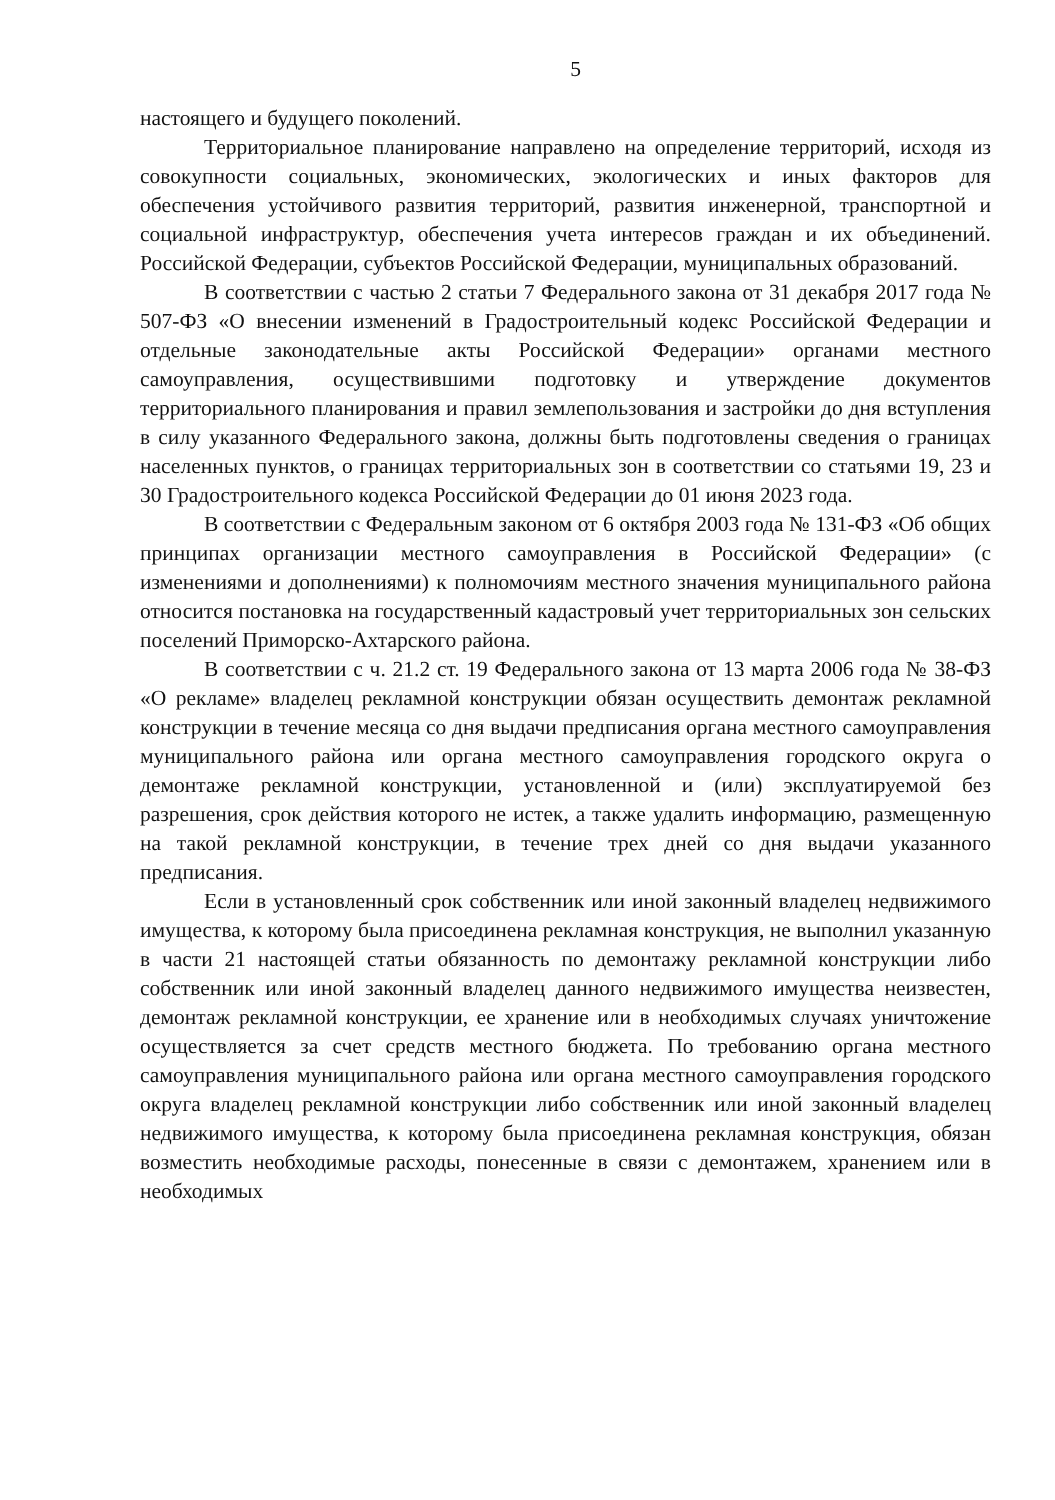5
настоящего и будущего поколений.
Территориальное планирование направлено на определение территорий, исходя из совокупности социальных, экономических, экологических и иных факторов для обеспечения устойчивого развития территорий, развития инженерной, транспортной и социальной инфраструктур, обеспечения учета интересов граждан и их объединений. Российской Федерации, субъектов Российской Федерации, муниципальных образований.
В соответствии с частью 2 статьи 7 Федерального закона от 31 декабря 2017 года № 507-ФЗ «О внесении изменений в Градостроительный кодекс Российской Федерации и отдельные законодательные акты Российской Федерации» органами местного самоуправления, осуществившими подготовку и утверждение документов территориального планирования и правил землепользования и застройки до дня вступления в силу указанного Федерального закона, должны быть подготовлены сведения о границах населенных пунктов, о границах территориальных зон в соответствии со статьями 19, 23 и 30 Градостроительного кодекса Российской Федерации до 01 июня 2023 года.
В соответствии с Федеральным законом от 6 октября 2003 года № 131-ФЗ «Об общих принципах организации местного самоуправления в Российской Федерации» (с изменениями и дополнениями) к полномочиям местного значения муниципального района относится постановка на государственный кадастровый учет территориальных зон сельских поселений Приморско-Ахтарского района.
В соответствии с ч. 21.2 ст. 19 Федерального закона от 13 марта 2006 года № 38-ФЗ «О рекламе» владелец рекламной конструкции обязан осуществить демонтаж рекламной конструкции в течение месяца со дня выдачи предписания органа местного самоуправления муниципального района или органа местного самоуправления городского округа о демонтаже рекламной конструкции, установленной и (или) эксплуатируемой без разрешения, срок действия которого не истек, а также удалить информацию, размещенную на такой рекламной конструкции, в течение трех дней со дня выдачи указанного предписания.
Если в установленный срок собственник или иной законный владелец недвижимого имущества, к которому была присоединена рекламная конструкция, не выполнил указанную в части 21 настоящей статьи обязанность по демонтажу рекламной конструкции либо собственник или иной законный владелец данного недвижимого имущества неизвестен, демонтаж рекламной конструкции, ее хранение или в необходимых случаях уничтожение осуществляется за счет средств местного бюджета. По требованию органа местного самоуправления муниципального района или органа местного самоуправления городского округа владелец рекламной конструкции либо собственник или иной законный владелец недвижимого имущества, к которому была присоединена рекламная конструкция, обязан возместить необходимые расходы, понесенные в связи с демонтажем, хранением или в необходимых